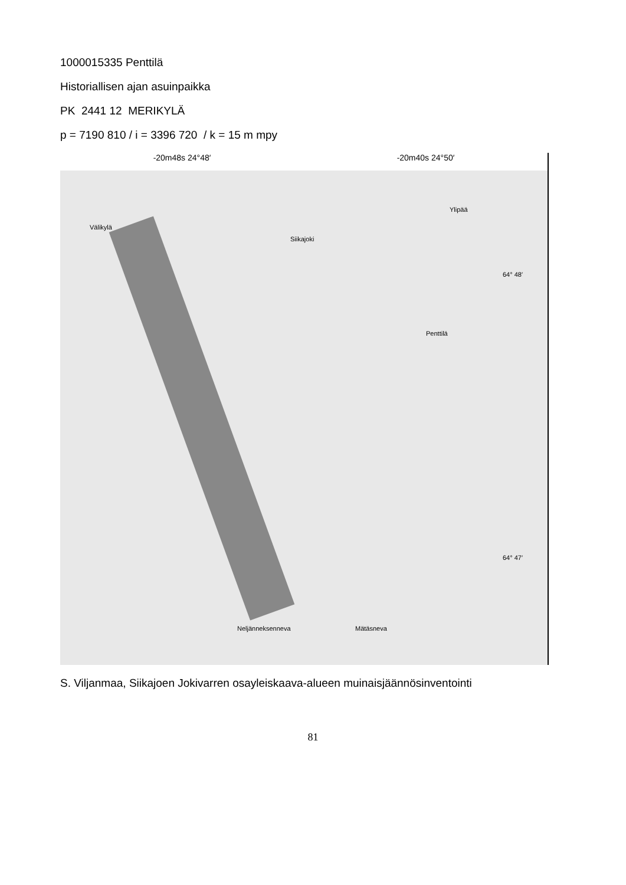1000015335 Penttilä
Historiallisen ajan asuinpaikka
PK 2441 12 MERIKYLÄ
p = 7190 810 / i = 3396 720 / k = 15 m mpy
-20m48s 24°48′ -20m40s 24°50′
Välikylä
Siikajoki
Ylipää
Penttilä
64° 48′
64° 47′
Neljänneksenneva Mätäsneva
S. Viljanmaa, Siikajoen Jokivarren osayleiskaava-alueen muinaisjäännösinventointi
81